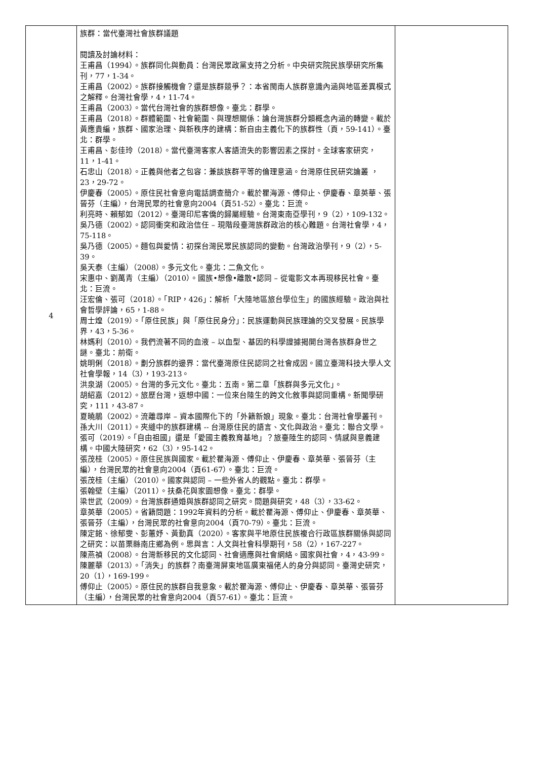| 4 | 族群：當代臺灣社會族群議題 閱讀及討論材料： 王甫昌（1994）。族群同化與動員：台灣民眾政黨支持之分析。中央研究院民族學研究所集刊，77，1-34。 王甫昌（2002）。族群接觸機會？還是族群競爭？：本省閩南人族群意識內涵與地區差異模式之解釋。台灣社會學，4，11-74。 王甫昌（2003）。當代台灣社會的族群想像。臺北：群學。 王甫昌（2018）。群體範圍、社會範圍、與理想關係：論台灣族群分類概念內涵的轉變。載於黃應貴編，族群、國家治理、與新秩序的建構：新自由主義化下的族群性（頁，59-141）。臺北：群學。 王甫昌、彭佳玲（2018）。當代臺灣客家人客語流失的影響因素之探討。全球客家研究，11，1-41。 石忠山（2018）。正義與他者之包容：兼談族群平等的倫理意涵。台灣原住民研究論叢 ，23，29-72。 伊慶春（2005）。原住民社會意向電話調查簡介。載於瞿海源、傅仰止、伊慶春、章英華、張晉芬（主編），台灣民眾的社會意向2004（頁51-52）。臺北：巨流。 利亮時、賴郁如（2012）。臺灣印尼客僑的歸屬經驗。台灣東南亞學刊，9（2），109-132。 吳乃德（2002）。認同衝突和政治信任 – 現階段臺灣族群政治的核心難題。台灣社會學，4，75-118。 吳乃德（2005）。麵包與愛情：初探台灣民眾民族認同的變動。台灣政治學刊，9（2），5-39。 吳天泰（主編）（2008）。多元文化。臺北：二魚文化。 宋惠中、劉萬青（主編）（2010）。國族•想像•離散•認同 – 從電影文本再現移民社會。臺北：巨流。 汪宏倫、張可（2018）。「RIP，426」：解析「大陸地區旅台學位生」的國族經驗。政治與社會哲學評論，65，1-88。 周士煌（2019）。「原住民族」與「原住民身分」：民族運動與民族理論的交叉發展。民族學界，43，5-36。 林媽利（2010）。我們流著不同的血液 – 以血型、基因的科學證據揭開台灣各族群身世之謎。臺北：前衛。 姚明俐（2018）。劃分族群的邊界：當代臺灣原住民認同之社會成因。國立臺灣科技大學人文社會學報，14（3），193-213。 洪泉湖（2005）。台灣的多元文化。臺北：五南。第二章「族群與多元文化」。 胡紹嘉（2012）。旅歷台灣，返想中國：一位來台陸生的跨文化敘事與認同重構。新聞學研究，111，43-87。 夏曉鵑（2002）。流離尋岸 – 資本國際化下的「外籍新娘」現象。臺北：台灣社會學叢刊。 孫大川（2011）。夾縫中的族群建構 -- 台灣原住民的語言、文化與政治。臺北：聯合文學。 張可（2019）。「自由祖國」還是「愛國主義教育基地」？旅臺陸生的認同、情感與意義建構。中國大陸研究，62（3），95-142。 張茂桂（2005）。原住民族與國家。載於瞿海源、傅仰止、伊慶春、章英華、張晉芬（主編），台灣民眾的社會意向2004（頁61-67）。臺北：巨流。 張茂桂（主編）（2010）。國家與認同 – 一些外省人的觀點。臺北：群學。 張翰壁（主編）（2011）。扶桑花與家園想像。臺北：群學。 梁世武（2009）。台灣族群通婚與族群認同之研究。問題與研究，48（3），33-62。 章英華（2005）。省籍問題：1992年資料的分析。載於瞿海源、傅仰止、伊慶春、章英華、張晉芬（主編），台灣民眾的社會意向2004（頁70-79）。臺北：巨流。 陳定銘、徐郁雯、彭蕙妤、黃勤真（2020）。客家與平地原住民族複合行政區族群關係與認同之研究：以苗栗縣南庄鄉為例。思與言：人文與社會科學期刊，58（2），167-227。 陳燕禎（2008）。台灣新移民的文化認同、社會適應與社會網絡。國家與社會，4，43-99。 陳麗華（2013）。「消失」的族群？南臺灣屏東地區廣東福佬人的身分與認同。臺灣史研究，20（1），169-199。 傅仰止（2005）。原住民的族群自我意象。載於瞿海源、傅仰止、伊慶春、章英華、張晉芬（主編），台灣民眾的社會意向2004（頁57-61）。臺北：巨流。 | |